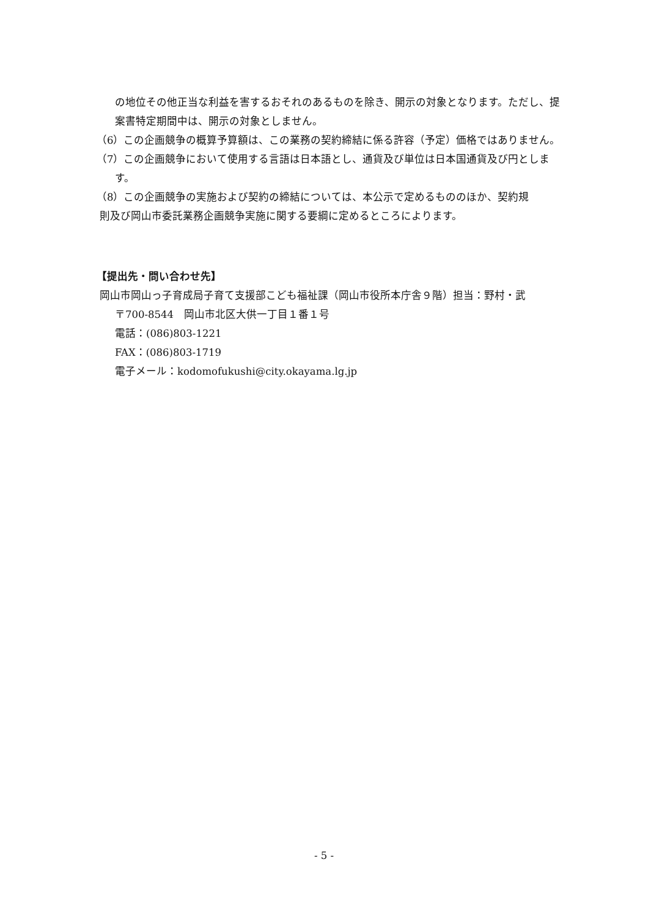の地位その他正当な利益を害するおそれのあるものを除き、開示の対象となります。ただし、提案書特定期間中は、開示の対象としません。
（6）この企画競争の概算予算額は、この業務の契約締結に係る許容（予定）価格ではありません。
（7）この企画競争において使用する言語は日本語とし、通貨及び単位は日本国通貨及び円とします。
（8）この企画競争の実施および契約の締結については、本公示で定めるもののほか、契約規
則及び岡山市委託業務企画競争実施に関する要綱に定めるところによります。
【提出先・問い合わせ先】
岡山市岡山っ子育成局子育て支援部こども福祉課（岡山市役所本庁舎９階）担当：野村・武
〒700-8544　岡山市北区大供一丁目１番１号
電話：(086)803-1221
FAX：(086)803-1719
電子メール：kodomofukushi@city.okayama.lg.jp
- 5 -